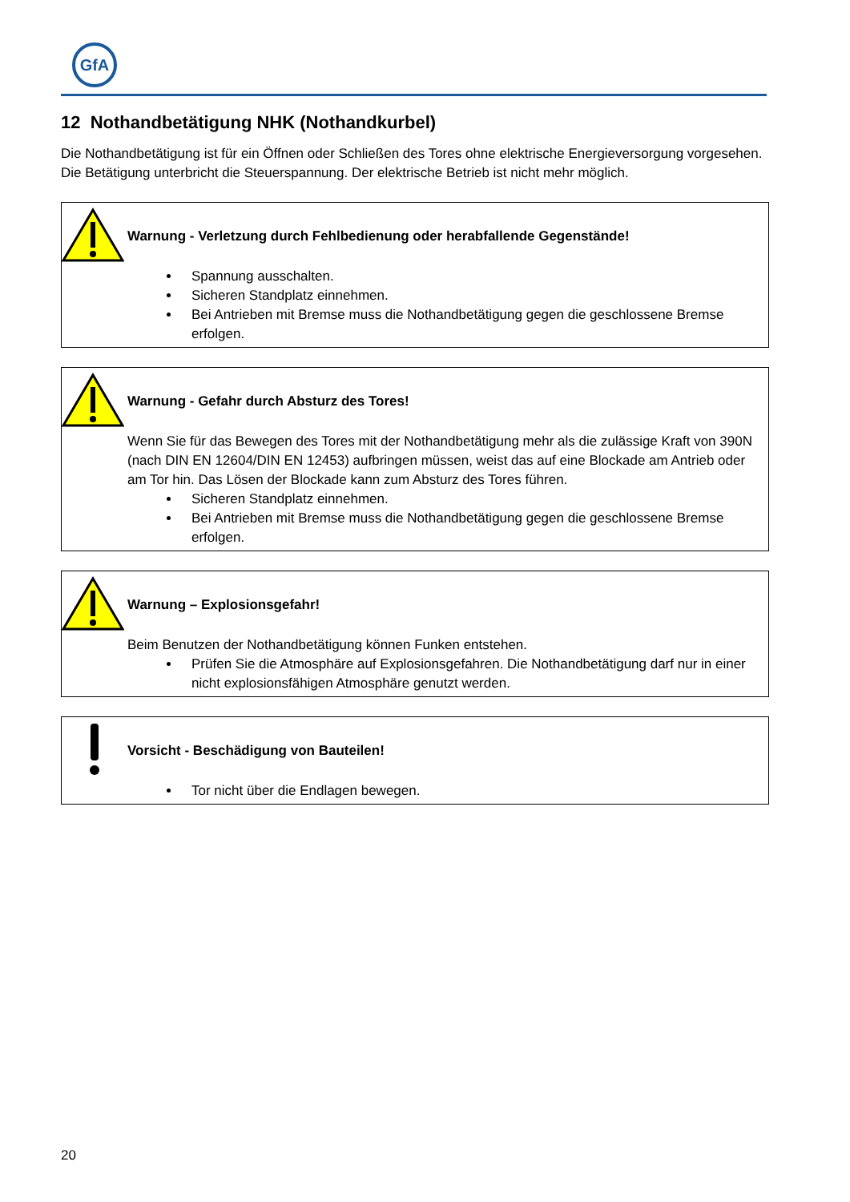GfA
12 Nothandbetätigung NHK (Nothandkurbel)
Die Nothandbetätigung ist für ein Öffnen oder Schließen des Tores ohne elektrische Energieversorgung vorgesehen. Die Betätigung unterbricht die Steuerspannung. Der elektrische Betrieb ist nicht mehr möglich.
Warnung - Verletzung durch Fehlbedienung oder herabfallende Gegenstände!
Spannung ausschalten.
Sicheren Standplatz einnehmen.
Bei Antrieben mit Bremse muss die Nothandbetätigung gegen die geschlossene Bremse erfolgen.
Warnung - Gefahr durch Absturz des Tores!
Wenn Sie für das Bewegen des Tores mit der Nothandbetätigung mehr als die zulässige Kraft von 390N (nach DIN EN 12604/DIN EN 12453) aufbringen müssen, weist das auf eine Blockade am Antrieb oder am Tor hin. Das Lösen der Blockade kann zum Absturz des Tores führen.
Sicheren Standplatz einnehmen.
Bei Antrieben mit Bremse muss die Nothandbetätigung gegen die geschlossene Bremse erfolgen.
Warnung – Explosionsgefahr!
Beim Benutzen der Nothandbetätigung können Funken entstehen.
Prüfen Sie die Atmosphäre auf Explosionsgefahren. Die Nothandbetätigung darf nur in einer nicht explosionsfähigen Atmosphäre genutzt werden.
Vorsicht - Beschädigung von Bauteilen!
Tor nicht über die Endlagen bewegen.
20